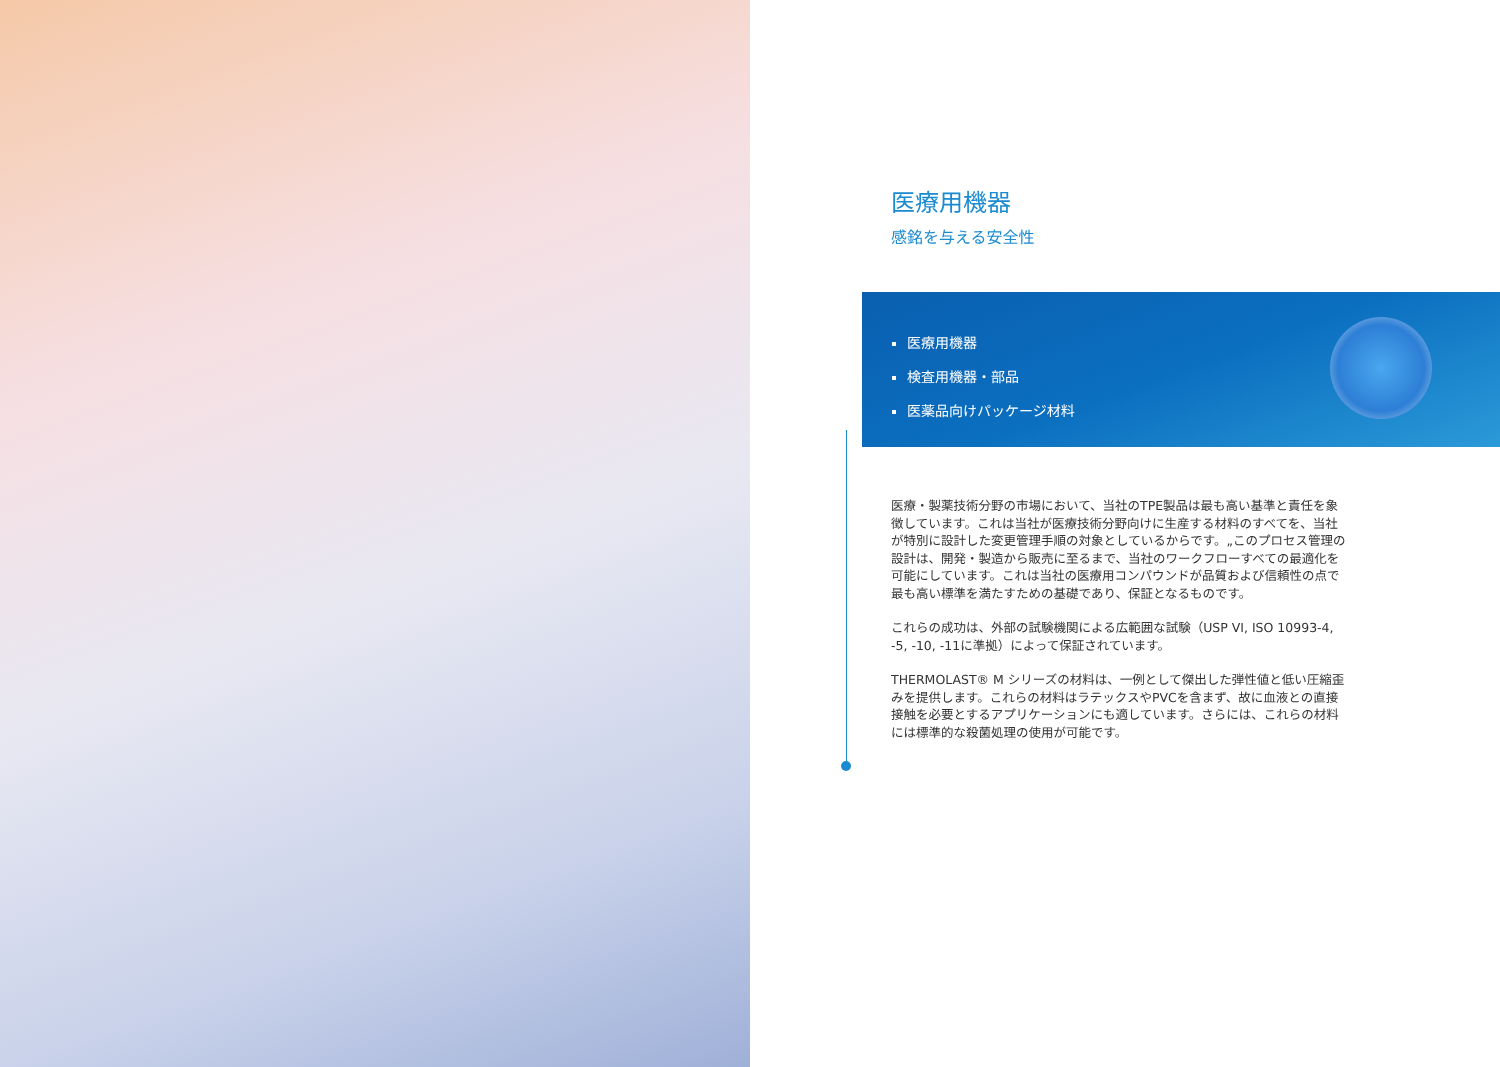医療用機器
感銘を与える安全性
医療用機器
検査用機器・部品
医薬品向けパッケージ材料
医療・製薬技術分野の市場において、当社のTPE製品は最も高い基準と責任を象徴しています。これは当社が医療技術分野向けに生産する材料のすべてを、当社が特別に設計した変更管理手順の対象としているからです。„このプロセス管理の設計は、開発・製造から販売に至るまで、当社のワークフローすべての最適化を可能にしています。これは当社の医療用コンパウンドが品質および信頼性の点で最も高い標準を満たすための基礎であり、保証となるものです。
これらの成功は、外部の試験機関による広範囲な試験（USP VI, ISO 10993-4, -5, -10, -11に準拠）によって保証されています。
THERMOLAST® M シリーズの材料は、一例として傑出した弾性値と低い圧縮歪みを提供します。これらの材料はラテックスやPVCを含まず、故に血液との直接接触を必要とするアプリケーションにも適しています。さらには、これらの材料には標準的な殺菌処理の使用が可能です。